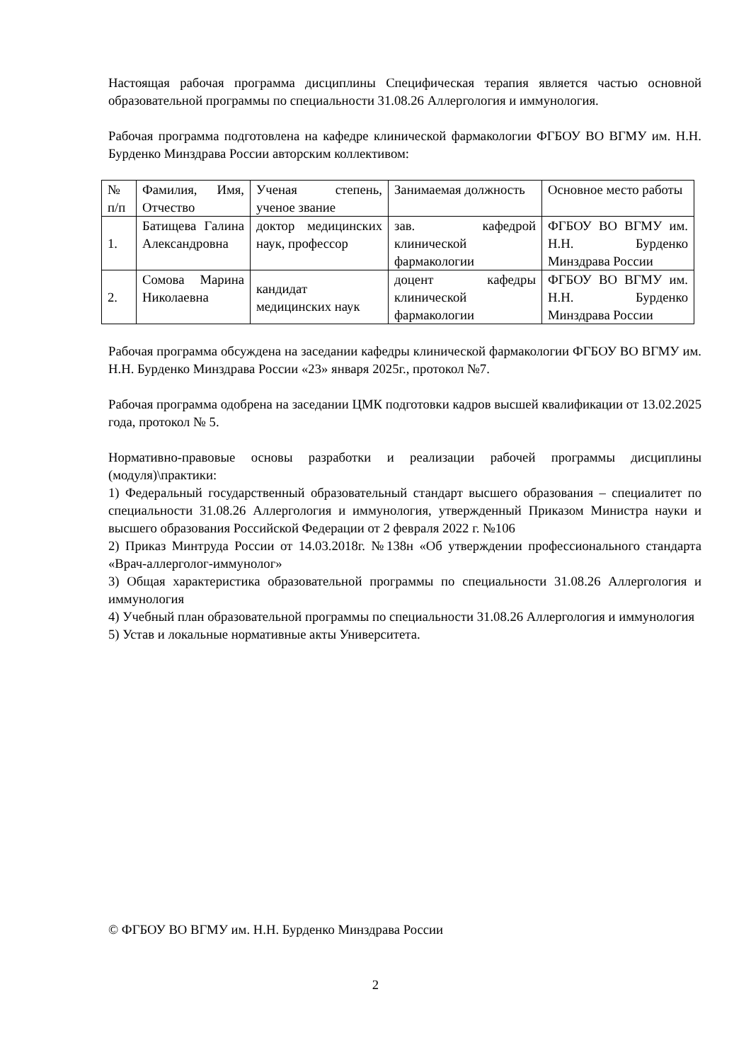Настоящая рабочая программа дисциплины Специфическая терапия является частью основной образовательной программы по специальности 31.08.26 Аллергология и иммунология.
Рабочая программа подготовлена на кафедре клинической фармакологии ФГБОУ ВО ВГМУ им. Н.Н. Бурденко Минздрава России авторским коллективом:
| № п/п | Фамилия, Имя, Отчество | Ученая степень, ученое звание | Занимаемая должность | Основное место работы |
| 1. | Батищева Галина Александровна | доктор медицинских наук, профессор | зав. кафедрой клинической фармакологии | ФГБОУ ВО ВГМУ им. Н.Н. Бурденко Минздрава России |
| 2. | Сомова Марина Николаевна | кандидат медицинских наук | доцент кафедры клинической фармакологии | ФГБОУ ВО ВГМУ им. Н.Н. Бурденко Минздрава России |
Рабочая программа обсуждена на заседании кафедры клинической фармакологии ФГБОУ ВО ВГМУ им. Н.Н. Бурденко Минздрава России «23» января 2025г., протокол №7.
Рабочая программа одобрена на заседании ЦМК подготовки кадров высшей квалификации от 13.02.2025 года, протокол № 5.
Нормативно-правовые основы разработки и реализации рабочей программы дисциплины (модуля)\практики:
1) Федеральный государственный образовательный стандарт высшего образования – специалитет по специальности 31.08.26 Аллергология и иммунология, утвержденный Приказом Министра науки и высшего образования Российской Федерации от 2 февраля 2022 г. №106
2) Приказ Минтруда России от 14.03.2018г. №138н «Об утверждении профессионального стандарта «Врач-аллерголог-иммунолог»
3) Общая характеристика образовательной программы по специальности 31.08.26 Аллергология и иммунология
4) Учебный план образовательной программы по специальности 31.08.26 Аллергология и иммунология
5) Устав и локальные нормативные акты Университета.
© ФГБОУ ВО ВГМУ им. Н.Н. Бурденко Минздрава России
2